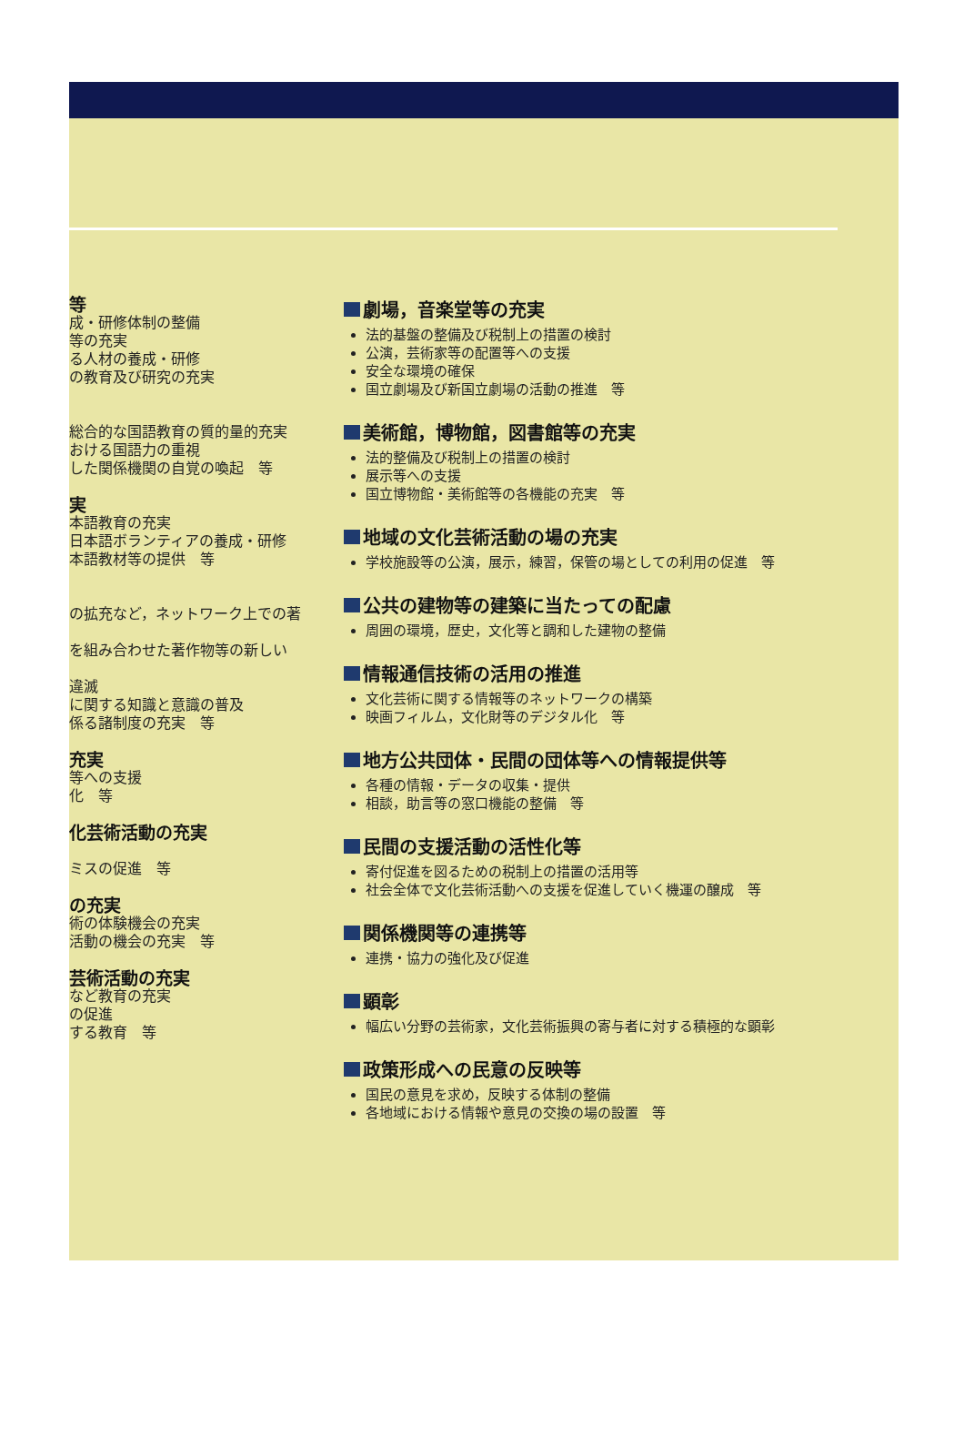等
成・研修体制の整備
等の充実
る人材の養成・研修
の教育及び研究の充実
総合的な国語教育の質的量的充実
おける国語力の重視
した関係機関の自覚の喚起　等
実
本語教育の充実
日本語ボランティアの養成・研修
本語教材等の提供　等
の拡充など，ネットワーク上での著
を組み合わせた著作物等の新しい
違滅
に関する知識と意識の普及
係る諸制度の充実　等
充実
等への支援
化　等
化芸術活動の充実
ミスの促進　等
の充実
術の体験機会の充実
活動の機会の充実　等
芸術活動の充実
など教育の充実
の促進
する教育　等
劇場，音楽堂等の充実
法的基盤の整備及び税制上の措置の検討
公演，芸術家等の配置等への支援
安全な環境の確保
国立劇場及び新国立劇場の活動の推進　等
美術館，博物館，図書館等の充実
法的整備及び税制上の措置の検討
展示等への支援
国立博物館・美術館等の各機能の充実　等
地域の文化芸術活動の場の充実
学校施設等の公演，展示，練習，保管の場としての利用の促進　等
公共の建物等の建築に当たっての配慮
周囲の環境，歴史，文化等と調和した建物の整備
情報通信技術の活用の推進
文化芸術に関する情報等のネットワークの構築
映画フィルム，文化財等のデジタル化　等
地方公共団体・民間の団体等への情報提供等
各種の情報・データの収集・提供
相談，助言等の窓口機能の整備　等
民間の支援活動の活性化等
寄付促進を図るための税制上の措置の活用等
社会全体で文化芸術活動への支援を促進していく機運の醸成　等
関係機関等の連携等
連携・協力の強化及び促進
顕彰
幅広い分野の芸術家，文化芸術振興の寄与者に対する積極的な顕彰
政策形成への民意の反映等
国民の意見を求め，反映する体制の整備
各地域における情報や意見の交換の場の設置　等